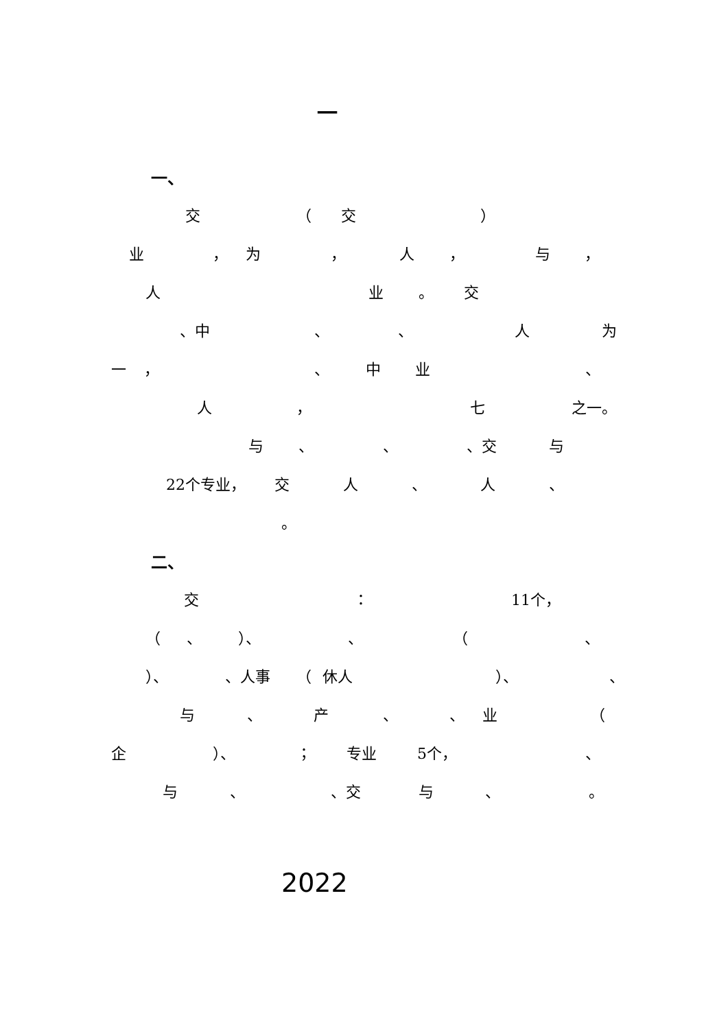一
一、
交 （ 交 ）
业 ， 为 ， 人 ， 与 ，
人 业 。 交
、中 、 、 人 为
一 ， 、 中 业 、
人 ， 七 之一。
与 、 、 、交 与
22个专业， 交 人 、 人 、
。
二、
交 ： 11个，
（ 、 ）、 、 （ 、
）、 、人事 （ 休人 ）、 、
与 、 产 、 、 业 （
企 ）、 ； 专业 5个， 、
与 、 、交 与 、 。
2022